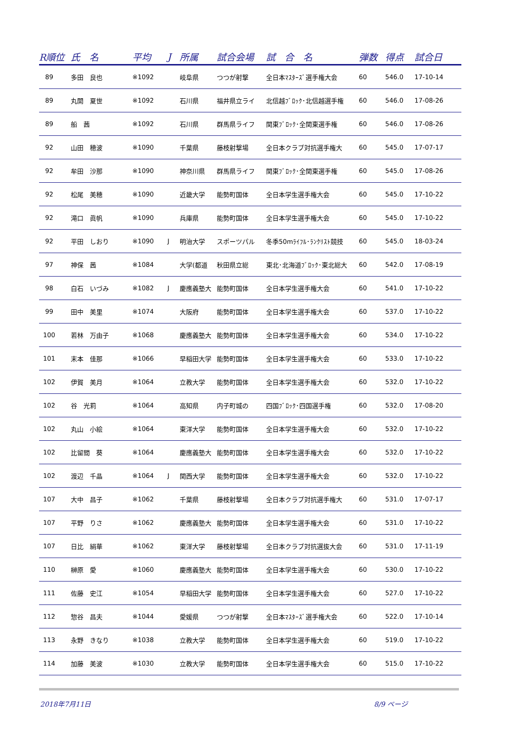| R順位 | 氏 名 | 平均 | J | 所属 | 試合会場 | 試 合 名 | 弾数 | 得点 | 試合日 |
| --- | --- | --- | --- | --- | --- | --- | --- | --- | --- |
| 89 | 多田 良也 | ※1092 | | 岐阜県 | つつが射撃 | 全日本ﾏｽﾀｰｽﾞ選手権大会 | 60 | 546.0 | 17-10-14 |
| 89 | 丸開 夏世 | ※1092 | | 石川県 | 福井県立ライ | 北信越ﾌﾞﾛｯｸ･北信越選手権 | 60 | 546.0 | 17-08-26 |
| 89 | 船 茜 | ※1092 | | 石川県 | 群馬県ライフ | 関東ﾌﾞﾛｯｸ･全関東選手権 | 60 | 546.0 | 17-08-26 |
| 92 | 山田 穂波 | ※1090 | | 千葉県 | 藤枝射撃場 | 全日本クラブ対抗選手権大 | 60 | 545.0 | 17-07-17 |
| 92 | 牟田 沙那 | ※1090 | | 神奈川県 | 群馬県ライフ | 関東ﾌﾞﾛｯｸ･全関東選手権 | 60 | 545.0 | 17-08-26 |
| 92 | 松尾 美穂 | ※1090 | | 近畿大学 | 能勢町国体 | 全日本学生選手権大会 | 60 | 545.0 | 17-10-22 |
| 92 | 滝口 眞帆 | ※1090 | | 兵庫県 | 能勢町国体 | 全日本学生選手権大会 | 60 | 545.0 | 17-10-22 |
| 92 | 平田 しおり | ※1090 | J | 明治大学 | スポーツパル | 冬季50mﾗｲﾌﾙ･ﾗﾝｸﾘｽﾄ競技 | 60 | 545.0 | 18-03-24 |
| 97 | 神保 茜 | ※1084 | | 大学(都道 | 秋田県立総 | 東北･北海道ﾌﾞﾛｯｸ･東北総大 | 60 | 542.0 | 17-08-19 |
| 98 | 白石 いづみ | ※1082 | J | 慶應義塾大 | 能勢町国体 | 全日本学生選手権大会 | 60 | 541.0 | 17-10-22 |
| 99 | 田中 美里 | ※1074 | | 大阪府 | 能勢町国体 | 全日本学生選手権大会 | 60 | 537.0 | 17-10-22 |
| 100 | 若林 万由子 | ※1068 | | 慶應義塾大 | 能勢町国体 | 全日本学生選手権大会 | 60 | 534.0 | 17-10-22 |
| 101 | 末本 佳那 | ※1066 | | 早稲田大学 | 能勢町国体 | 全日本学生選手権大会 | 60 | 533.0 | 17-10-22 |
| 102 | 伊賀 美月 | ※1064 | | 立教大学 | 能勢町国体 | 全日本学生選手権大会 | 60 | 532.0 | 17-10-22 |
| 102 | 谷 光莉 | ※1064 | | 高知県 | 内子町城の | 四国ﾌﾞﾛｯｸ･四国選手権 | 60 | 532.0 | 17-08-20 |
| 102 | 丸山 小絵 | ※1064 | | 東洋大学 | 能勢町国体 | 全日本学生選手権大会 | 60 | 532.0 | 17-10-22 |
| 102 | 比留間 葵 | ※1064 | | 慶應義塾大 | 能勢町国体 | 全日本学生選手権大会 | 60 | 532.0 | 17-10-22 |
| 102 | 渡辺 千晶 | ※1064 | J | 関西大学 | 能勢町国体 | 全日本学生選手権大会 | 60 | 532.0 | 17-10-22 |
| 107 | 大中 昌子 | ※1062 | | 千葉県 | 藤枝射撃場 | 全日本クラブ対抗選手権大 | 60 | 531.0 | 17-07-17 |
| 107 | 平野 りさ | ※1062 | | 慶應義塾大 | 能勢町国体 | 全日本学生選手権大会 | 60 | 531.0 | 17-10-22 |
| 107 | 日比 絹華 | ※1062 | | 東洋大学 | 藤枝射撃場 | 全日本クラブ対抗選抜大会 | 60 | 531.0 | 17-11-19 |
| 110 | 榊原 愛 | ※1060 | | 慶應義塾大 | 能勢町国体 | 全日本学生選手権大会 | 60 | 530.0 | 17-10-22 |
| 111 | 佐藤 史江 | ※1054 | | 早稲田大学 | 能勢町国体 | 全日本学生選手権大会 | 60 | 527.0 | 17-10-22 |
| 112 | 惣谷 昌夫 | ※1044 | | 愛媛県 | つつが射撃 | 全日本ﾏｽﾀｰｽﾞ選手権大会 | 60 | 522.0 | 17-10-14 |
| 113 | 永野 きなり | ※1038 | | 立教大学 | 能勢町国体 | 全日本学生選手権大会 | 60 | 519.0 | 17-10-22 |
| 114 | 加藤 美波 | ※1030 | | 立教大学 | 能勢町国体 | 全日本学生選手権大会 | 60 | 515.0 | 17-10-22 |
2018年7月11日 8/9 ページ